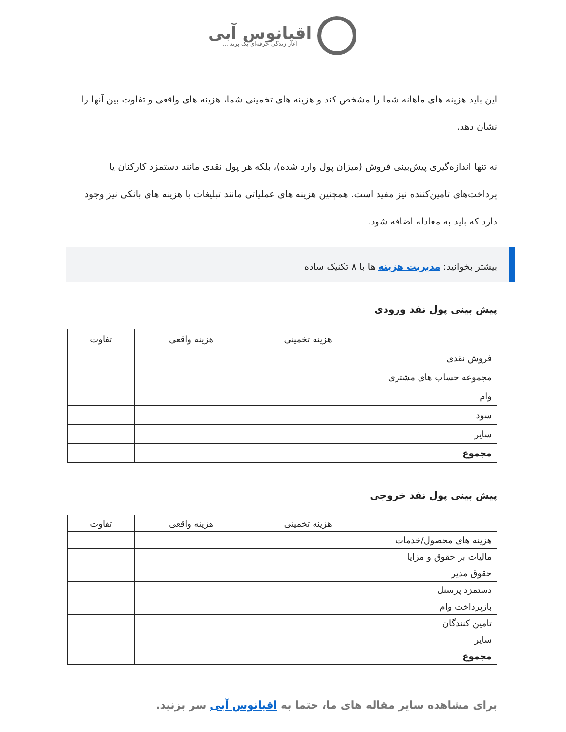اقیانوس آبی
آغاز زندگی حرفه‌ای یک برند ...
این باید هزینه های ماهانه شما را مشخص کند و هزینه های تخمینی شما، هزینه های واقعی و تفاوت بین آنها را نشان دهد.
نه تنها اندازه‌گیری پیش‌بینی فروش (میزان پول وارد شده)، بلکه هر پول نقدی مانند دستمزد کارکنان یا پرداخت‌های تامین‌کننده نیز مفید است. همچنین هزینه های عملیاتی مانند تبلیغات یا هزینه های بانکی نیز وجود دارد که باید به معادله اضافه شود.
بیشتر بخوانید: مدیریت هزینه ها با ۸ تکنیک ساده
پیش بینی پول نقد ورودی
| | هزینه تخمینی | هزینه واقعی | تفاوت |
| --- | --- | --- | --- |
| فروش نقدی | | | |
| مجموعه حساب های مشتری | | | |
| وام | | | |
| سود | | | |
| سایر | | | |
| مجموع | | | |
پیش بینی پول نقد خروجی
| | هزینه تخمینی | هزینه واقعی | تفاوت |
| --- | --- | --- | --- |
| هزینه های محصول/خدمات | | | |
| مالیات بر حقوق و مزایا | | | |
| حقوق مدیر | | | |
| دستمزد پرسنل | | | |
| بازپرداخت وام | | | |
| تامین کنندگان | | | |
| سایر | | | |
| مجموع | | | |
برای مشاهده سایر مقاله های ما، حتما به اقیانوس آبی سر بزنید.